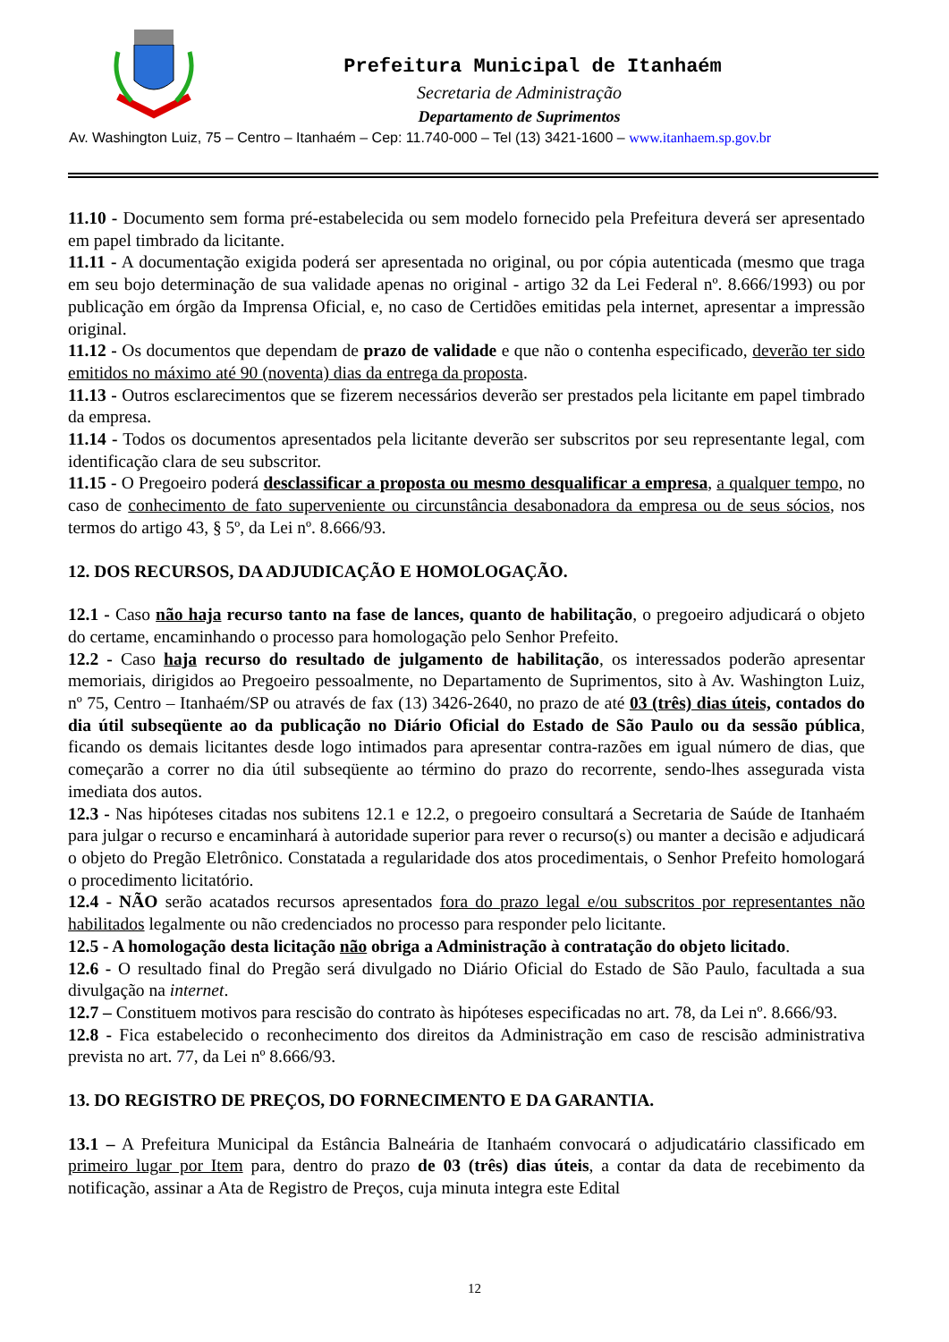Prefeitura Municipal de Itanhaém
Secretaria de Administração
Departamento de Suprimentos
Av. Washington Luiz, 75 – Centro – Itanhaém – Cep: 11.740-000 – Tel (13) 3421-1600 – www.itanhaem.sp.gov.br
11.10 - Documento sem forma pré-estabelecida ou sem modelo fornecido pela Prefeitura deverá ser apresentado em papel timbrado da licitante.
11.11 - A documentação exigida poderá ser apresentada no original, ou por cópia autenticada (mesmo que traga em seu bojo determinação de sua validade apenas no original - artigo 32 da Lei Federal nº. 8.666/1993) ou por publicação em órgão da Imprensa Oficial, e, no caso de Certidões emitidas pela internet, apresentar a impressão original.
11.12 - Os documentos que dependam de prazo de validade e que não o contenha especificado, deverão ter sido emitidos no máximo até 90 (noventa) dias da entrega da proposta.
11.13 - Outros esclarecimentos que se fizerem necessários deverão ser prestados pela licitante em papel timbrado da empresa.
11.14 - Todos os documentos apresentados pela licitante deverão ser subscritos por seu representante legal, com identificação clara de seu subscritor.
11.15 - O Pregoeiro poderá desclassificar a proposta ou mesmo desqualificar a empresa, a qualquer tempo, no caso de conhecimento de fato superveniente ou circunstância desabonadora da empresa ou de seus sócios, nos termos do artigo 43, § 5º, da Lei nº. 8.666/93.
12. DOS RECURSOS, DA ADJUDICAÇÃO E HOMOLOGAÇÃO.
12.1 - Caso não haja recurso tanto na fase de lances, quanto de habilitação, o pregoeiro adjudicará o objeto do certame, encaminhando o processo para homologação pelo Senhor Prefeito.
12.2 - Caso haja recurso do resultado de julgamento de habilitação, os interessados poderão apresentar memoriais, dirigidos ao Pregoeiro pessoalmente, no Departamento de Suprimentos, sito à Av. Washington Luiz, nº 75, Centro – Itanhaém/SP ou através de fax (13) 3426-2640, no prazo de até 03 (três) dias úteis, contados do dia útil subseqüente ao da publicação no Diário Oficial do Estado de São Paulo ou da sessão pública, ficando os demais licitantes desde logo intimados para apresentar contra-razões em igual número de dias, que começarão a correr no dia útil subseqüente ao término do prazo do recorrente, sendo-lhes assegurada vista imediata dos autos.
12.3 - Nas hipóteses citadas nos subitens 12.1 e 12.2, o pregoeiro consultará a Secretaria de Saúde de Itanhaém para julgar o recurso e encaminhará à autoridade superior para rever o recurso(s) ou manter a decisão e adjudicará o objeto do Pregão Eletrônico. Constatada a regularidade dos atos procedimentais, o Senhor Prefeito homologará o procedimento licitatório.
12.4 - NÃO serão acatados recursos apresentados fora do prazo legal e/ou subscritos por representantes não habilitados legalmente ou não credenciados no processo para responder pelo licitante.
12.5 - A homologação desta licitação não obriga a Administração à contratação do objeto licitado.
12.6 - O resultado final do Pregão será divulgado no Diário Oficial do Estado de São Paulo, facultada a sua divulgação na internet.
12.7 – Constituem motivos para rescisão do contrato às hipóteses especificadas no art. 78, da Lei nº. 8.666/93.
12.8 - Fica estabelecido o reconhecimento dos direitos da Administração em caso de rescisão administrativa prevista no art. 77, da Lei nº 8.666/93.
13. DO REGISTRO DE PREÇOS, DO FORNECIMENTO E DA GARANTIA.
13.1 – A Prefeitura Municipal da Estância Balneária de Itanhaém convocará o adjudicatário classificado em primeiro lugar por Item para, dentro do prazo de 03 (três) dias úteis, a contar da data de recebimento da notificação, assinar a Ata de Registro de Preços, cuja minuta integra este Edital
12